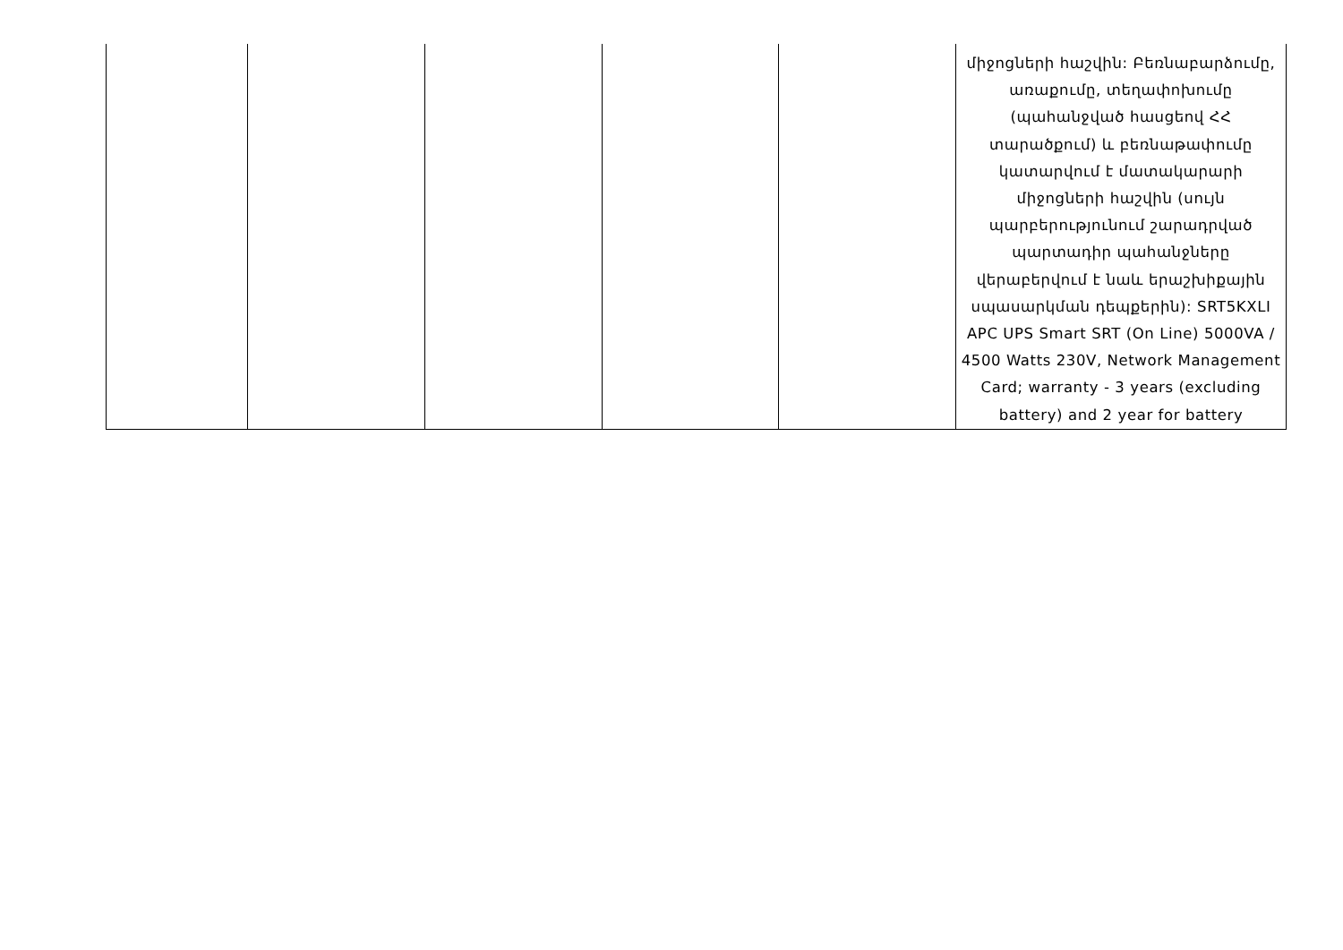| | | | | | միջոցների հաշվին: Բեռնաբարձումը, առաքումը, տեղափոխումը (պահանջված հասցեով ՀՀ տարածքում) և բեռնաթափումը կատարվում է մատակարարի միջոցների հաշվին (սույն պարբերությունում շարադրված պարտադիր պահանջները վերաբերվում է նաև երաշխիքային սպասարկման դեպքերին): SRT5KXLI APC UPS Smart SRT (On Line) 5000VA / 4500 Watts 230V, Network Management Card; warranty - 3 years (excluding battery) and 2 year for battery |